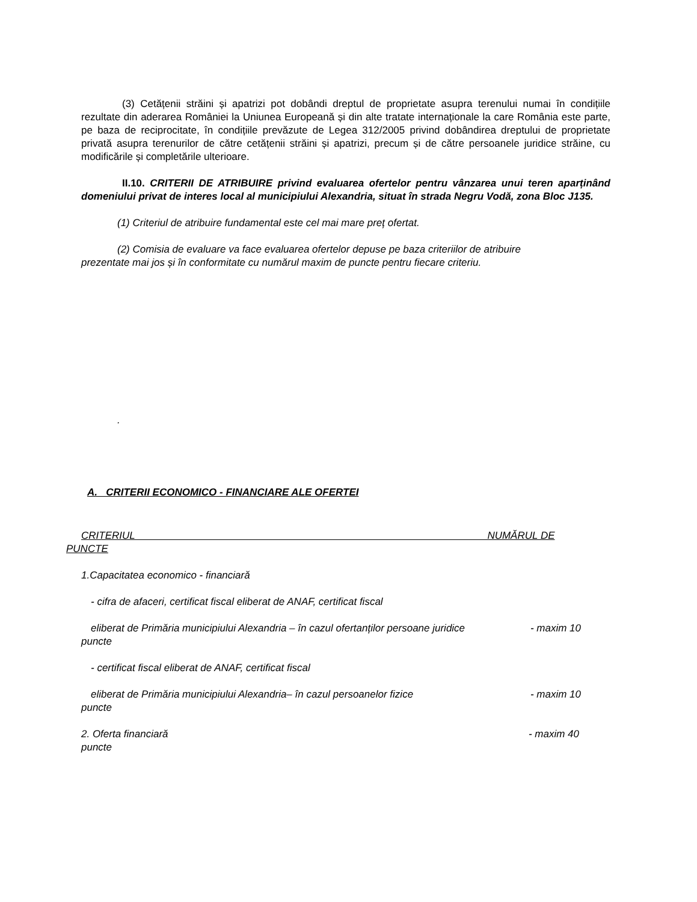(3) Cetățenii străini și apatrizi pot dobândi dreptul de proprietate asupra terenului numai în condițiile rezultate din aderarea României la Uniunea Europeană și din alte tratate internaționale la care România este parte, pe baza de reciprocitate, în condițiile prevăzute de Legea 312/2005 privind dobândirea dreptului de proprietate privată asupra terenurilor de către cetățenii străini și apatrizi, precum și de către persoanele juridice străine, cu modificările și completările ulterioare.
II.10. CRITERII DE ATRIBUIRE privind evaluarea ofertelor pentru vânzarea unui teren aparținând domeniului privat de interes local al municipiului Alexandria, situat în strada Negru Vodă, zona Bloc J135.
(1) Criteriul de atribuire fundamental este cel mai mare preț ofertat.
(2) Comisia de evaluare va face evaluarea ofertelor depuse pe baza criteriilor de atribuire
prezentate mai jos și în conformitate cu numărul maxim de puncte pentru fiecare criteriu.
.
A. CRITERII ECONOMICO - FINANCIARE ALE OFERTEI
CRITERIUL NUMĂRUL DE
PUNCTE
1.Capacitatea economico - financiară
- cifra de afaceri, certificat fiscal eliberat de ANAF, certificat fiscal
eliberat de Primăria municipiului Alexandria – în cazul ofertanților persoane juridice - maxim 10
puncte
- certificat fiscal eliberat de ANAF, certificat fiscal
eliberat de Primăria municipiului Alexandria– în cazul persoanelor fizice - maxim 10
puncte
2. Oferta financiară - maxim 40
puncte